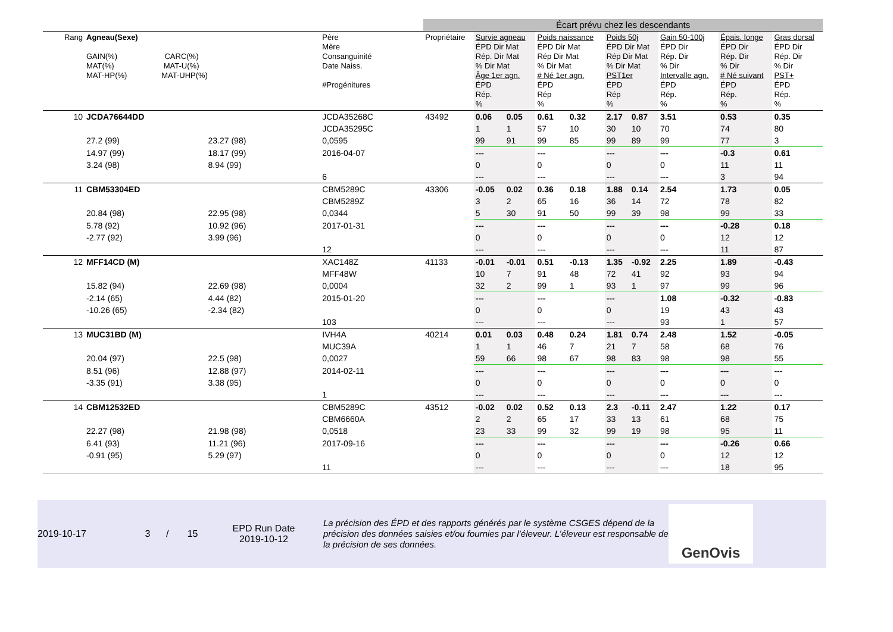| | | | | Écart prévu chez les descendants | | | | | | | | | |
| Rang | Agneau(Sexe) GAIN(%) CARC(%) MAT(%) MAT-U(%) MAT-HP(%) MAT-UHP(%) | | Père Mère Consanguinité Date Naiss. #Progénitures | Propriétaire | Survie agneau ÉPD Dir Mat Rép. Dir Mat % Dir Mat Âge 1er agn. ÉPD Rép. % | | Poids naissance ÉPD Dir Mat Rép Dir Mat % Dir Mat # Né 1er agn. ÉPD Rép % | | Poids 50j ÉPD Dir Mat Rép Dir Mat % Dir Mat PST1er ÉPD Rép % | | Gain 50-100j ÉPD Dir Rép. Dir % Dir Intervalle agn. ÉPD Rép. % | Épais. longe ÉPD Dir Rép. Dir % Dir # Né suivant ÉPD Rép. % | Gras dorsal ÉPD Dir Rép. Dir % Dir PST+ ÉPD Rép. % |
| 10 | JCDA76644DD | | JCDA35268C | 43492 | 0.06 | 0.05 | 0.61 | 0.32 | 2.17 | 0.87 | 3.51 | 0.53 | 0.35 |
| | | | JCDA35295C | | 1 | 1 | 57 | 10 | 30 | 10 | 70 | 74 | 80 |
| | 27.2 (99) | 23.27 (98) | 0,0595 | | 99 | 91 | 99 | 85 | 99 | 89 | 99 | 77 | 3 |
| | 14.97 (99) | 18.17 (99) | 2016-04-07 | | --- | | --- | | --- | | --- | -0.3 | 0.61 |
| | 3.24 (98) | 8.94 (99) | | | 0 | | 0 | | 0 | | 0 | 11 | 11 |
| | | | 6 | | --- | | --- | | --- | | --- | 3 | 94 |
| 11 | CBM53304ED | | CBM5289C | 43306 | -0.05 | 0.02 | 0.36 | 0.18 | 1.88 | 0.14 | 2.54 | 1.73 | 0.05 |
| | | | CBM5289Z | | 3 | 2 | 65 | 16 | 36 | 14 | 72 | 78 | 82 |
| | 20.84 (98) | 22.95 (98) | 0,0344 | | 5 | 30 | 91 | 50 | 99 | 39 | 98 | 99 | 33 |
| | 5.78 (92) | 10.92 (96) | 2017-01-31 | | --- | | --- | | --- | | --- | -0.28 | 0.18 |
| | -2.77 (92) | 3.99 (96) | | | 0 | | 0 | | 0 | | 0 | 12 | 12 |
| | | | 12 | | --- | | --- | | --- | | --- | 11 | 87 |
| 12 | MFF14CD (M) | | XAC148Z | 41133 | -0.01 | -0.01 | 0.51 | -0.13 | 1.35 | -0.92 | 2.25 | 1.89 | -0.43 |
| | | | MFF48W | | 10 | 7 | 91 | 48 | 72 | 41 | 92 | 93 | 94 |
| | 15.82 (94) | 22.69 (98) | 0,0004 | | 32 | 2 | 99 | 1 | 93 | 1 | 97 | 99 | 96 |
| | -2.14 (65) | 4.44 (82) | 2015-01-20 | | --- | | --- | | --- | | 1.08 | -0.32 | -0.83 |
| | -10.26 (65) | -2.34 (82) | | | 0 | | 0 | | 0 | | 19 | 43 | 43 |
| | | | 103 | | --- | | --- | | --- | | 93 | 1 | 57 |
| 13 | MUC31BD (M) | | IVH4A | 40214 | 0.01 | 0.03 | 0.48 | 0.24 | 1.81 | 0.74 | 2.48 | 1.52 | -0.05 |
| | | | MUC39A | | 1 | 1 | 46 | 7 | 21 | 7 | 58 | 68 | 76 |
| | 20.04 (97) | 22.5 (98) | 0,0027 | | 59 | 66 | 98 | 67 | 98 | 83 | 98 | 98 | 55 |
| | 8.51 (96) | 12.88 (97) | 2014-02-11 | | --- | | --- | | --- | | --- | --- | --- |
| | -3.35 (91) | 3.38 (95) | | | 0 | | 0 | | 0 | | 0 | 0 | 0 |
| | | | 1 | | --- | | --- | | --- | | --- | --- | --- |
| 14 | CBM12532ED | | CBM5289C | 43512 | -0.02 | 0.02 | 0.52 | 0.13 | 2.3 | -0.11 | 2.47 | 1.22 | 0.17 |
| | | | CBM6660A | | 2 | 2 | 65 | 17 | 33 | 13 | 61 | 68 | 75 |
| | 22.27 (98) | 21.98 (98) | 0,0518 | | 23 | 33 | 99 | 32 | 99 | 19 | 98 | 95 | 11 |
| | 6.41 (93) | 11.21 (96) | 2017-09-16 | | --- | | --- | | --- | | --- | -0.26 | 0.66 |
| | -0.91 (95) | 5.29 (97) | | | 0 | | 0 | | 0 | | 0 | 12 | 12 |
| | | | 11 | | --- | | --- | | --- | | --- | 18 | 95 |
2019-10-17
3 / 15
EPD Run Date
2019-10-12
La précision des ÉPD et des rapports générés par le système CSGES dépend de la précision des données saisies et/ou fournies par l’éleveur. L’éleveur est responsable de la précision de ses données.
GenOvis